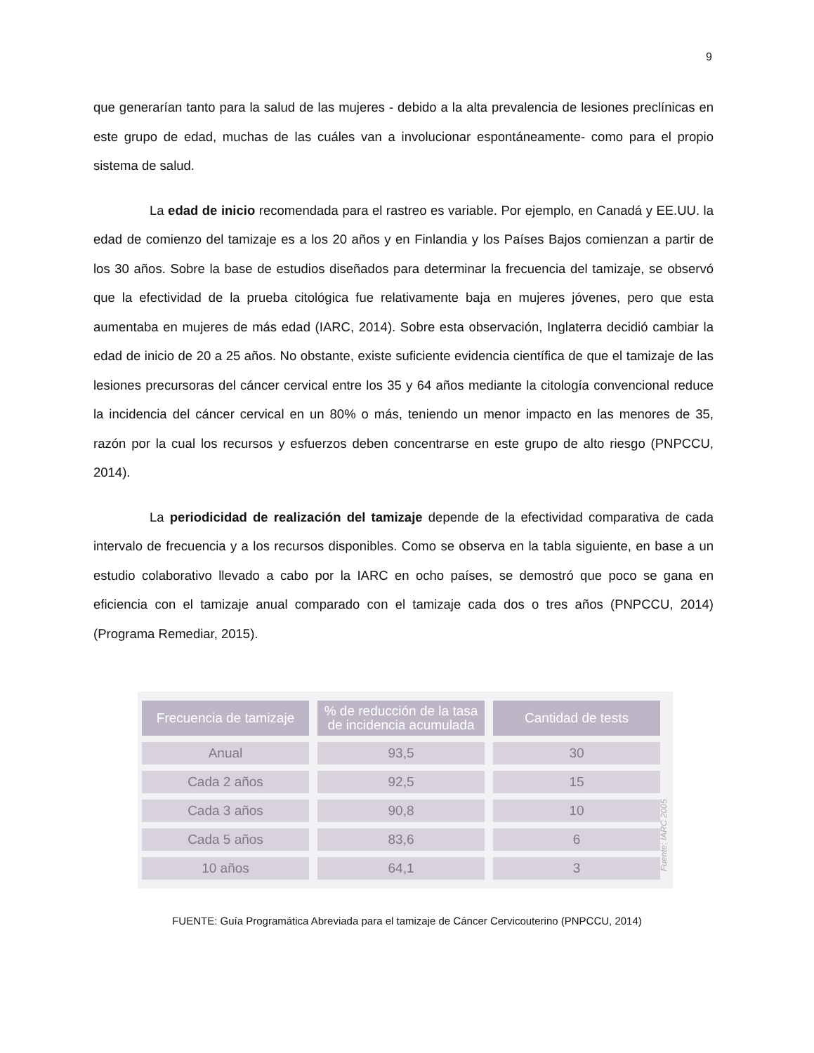9
que generarían tanto para la salud de las mujeres - debido a la alta prevalencia de lesiones preclínicas en este grupo de edad, muchas de las cuáles van a involucionar espontáneamente- como para el propio sistema de salud.
La edad de inicio recomendada para el rastreo es variable. Por ejemplo, en Canadá y EE.UU. la edad de comienzo del tamizaje es a los 20 años y en Finlandia y los Países Bajos comienzan a partir de los 30 años. Sobre la base de estudios diseñados para determinar la frecuencia del tamizaje, se observó que la efectividad de la prueba citológica fue relativamente baja en mujeres jóvenes, pero que esta aumentaba en mujeres de más edad (IARC, 2014). Sobre esta observación, Inglaterra decidió cambiar la edad de inicio de 20 a 25 años. No obstante, existe suficiente evidencia científica de que el tamizaje de las lesiones precursoras del cáncer cervical entre los 35 y 64 años mediante la citología convencional reduce la incidencia del cáncer cervical en un 80% o más, teniendo un menor impacto en las menores de 35, razón por la cual los recursos y esfuerzos deben concentrarse en este grupo de alto riesgo (PNPCCU, 2014).
La periodicidad de realización del tamizaje depende de la efectividad comparativa de cada intervalo de frecuencia y a los recursos disponibles. Como se observa en la tabla siguiente, en base a un estudio colaborativo llevado a cabo por la IARC en ocho países, se demostró que poco se gana en eficiencia con el tamizaje anual comparado con el tamizaje cada dos o tres años (PNPCCU, 2014) (Programa Remediar, 2015).
| Frecuencia de tamizaje | % de reducción de la tasa de incidencia acumulada | Cantidad de tests |
| --- | --- | --- |
| Anual | 93,5 | 30 |
| Cada 2 años | 92,5 | 15 |
| Cada 3 años | 90,8 | 10 |
| Cada 5 años | 83,6 | 6 |
| 10 años | 64,1 | 3 |
Fuente: IARC 2005.
FUENTE: Guía Programática Abreviada para el tamizaje de Cáncer Cervicouterino (PNPCCU, 2014)